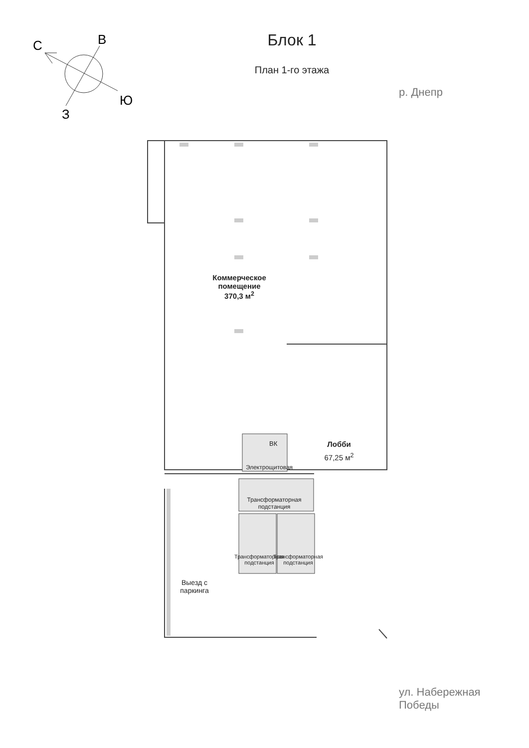Блок 1
План 1-го этажа
р. Днепр
С
В
Ю
З
Коммерческое помещение
370,3 м<sup>2</sup>
ВК Лобби
67,25 м<sup>2</sup>
Электрощитовая
Трансформаторная подстанция
Трансформаторная подстанция
Трансформаторная подстанция
Выезд с паркинга
ул. Набережная
Победы